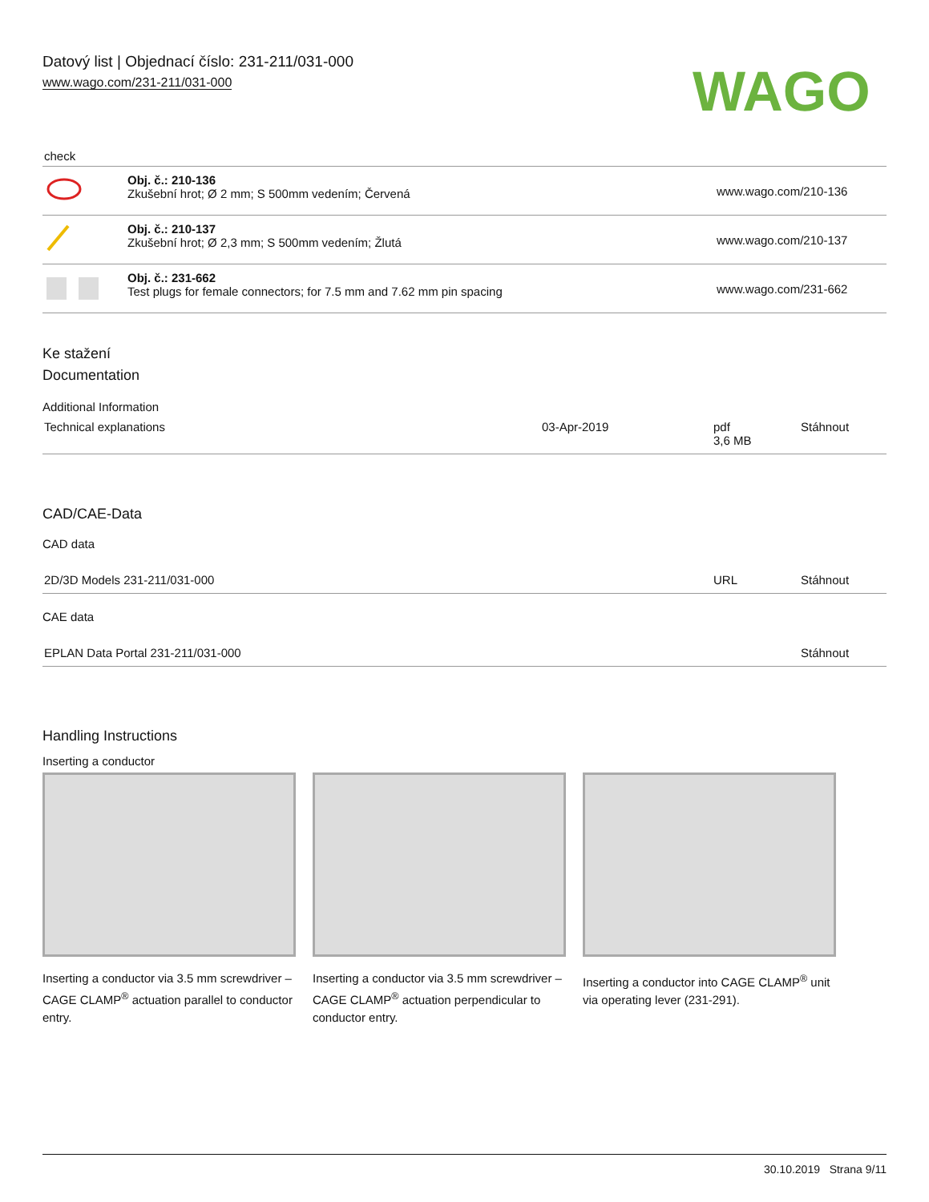Datový list | Objednací číslo: 231-211/031-000
www.wago.com/231-211/031-000
WAGO
check
| | Obj. č.: 210-136 Zkušební hrot; Ø 2 mm; S 500mm vedením; Červená | www.wago.com/210-136 |
| | Obj. č.: 210-137 Zkušební hrot; Ø 2,3 mm; S 500mm vedením; Žlutá | www.wago.com/210-137 |
| | Obj. č.: 231-662 Test plugs for female connectors; for 7.5 mm and 7.62 mm pin spacing | www.wago.com/231-662 |
Ke stažení
Documentation
Additional Information
| Technical explanations | 03-Apr-2019 | pdf 3,6 MB | Stáhnout |
CAD/CAE-Data
CAD data
| 2D/3D Models 231-211/031-000 | URL | Stáhnout |
CAE data
| EPLAN Data Portal 231-211/031-000 | Stáhnout |
Handling Instructions
Inserting a conductor
Inserting a conductor via 3.5 mm screwdriver – CAGE CLAMP<sup>®</sup> actuation parallel to conductor entry.
Inserting a conductor via 3.5 mm screwdriver – CAGE CLAMP<sup>®</sup> actuation perpendicular to conductor entry.
Inserting a conductor into CAGE CLAMP<sup>®</sup> unit via operating lever (231-291).
30.10.2019 Strana 9/11